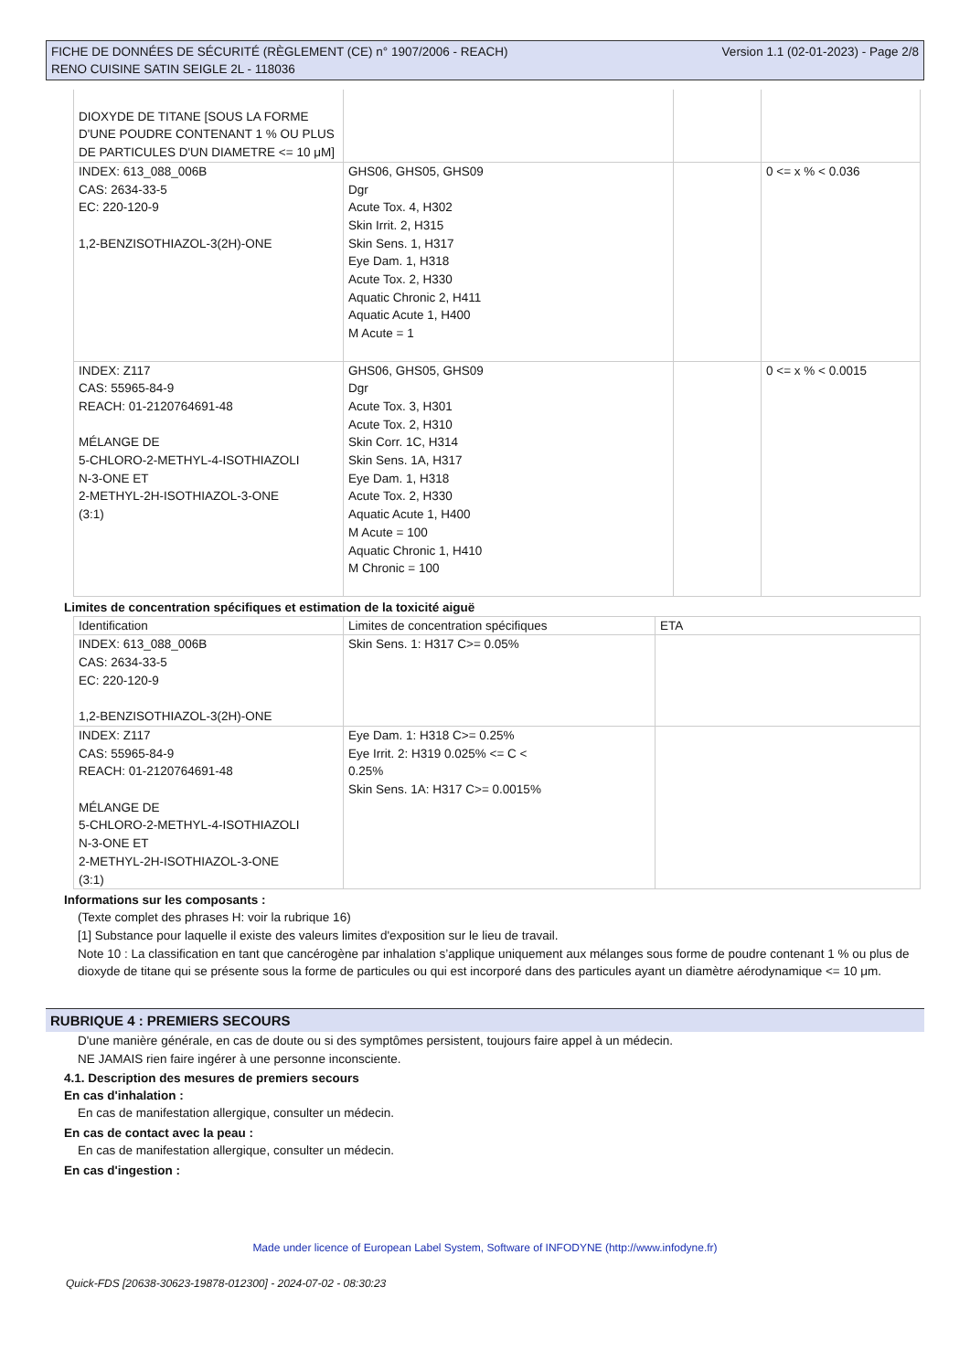FICHE DE DONNÉES DE SÉCURITÉ (RÈGLEMENT (CE) n° 1907/2006 - REACH)
RENO CUISINE SATIN SEIGLE 2L - 118036 Version 1.1 (02-01-2023) - Page 2/8
| DIOXYDE DE TITANE [SOUS LA FORME D'UNE POUDRE CONTENANT 1 % OU PLUS DE PARTICULES D'UN DIAMETRE <= 10 μM] | | | |
| INDEX: 613_088_006B CAS: 2634-33-5 EC: 220-120-9 1,2-BENZISOTHIAZOL-3(2H)-ONE | GHS06, GHS05, GHS09 Dgr Acute Tox. 4, H302 Skin Irrit. 2, H315 Skin Sens. 1, H317 Eye Dam. 1, H318 Acute Tox. 2, H330 Aquatic Chronic 2, H411 Aquatic Acute 1, H400 M Acute = 1 | | 0 <= x % < 0.036 |
| INDEX: Z117 CAS: 55965-84-9 REACH: 01-2120764691-48 MÉLANGE DE 5-CHLORO-2-METHYL-4-ISOTHIAZOLI N-3-ONE ET 2-METHYL-2H-ISOTHIAZOL-3-ONE (3:1) | GHS06, GHS05, GHS09 Dgr Acute Tox. 3, H301 Acute Tox. 2, H310 Skin Corr. 1C, H314 Skin Sens. 1A, H317 Eye Dam. 1, H318 Acute Tox. 2, H330 Aquatic Acute 1, H400 M Acute = 100 Aquatic Chronic 1, H410 M Chronic = 100 | | 0 <= x % < 0.0015 |
Limites de concentration spécifiques et estimation de la toxicité aiguë
| Identification | Limites de concentration spécifiques | ETA |
| --- | --- | --- |
| INDEX: 613_088_006B CAS: 2634-33-5 EC: 220-120-9 1,2-BENZISOTHIAZOL-3(2H)-ONE | Skin Sens. 1: H317 C>= 0.05% | |
| INDEX: Z117 CAS: 55965-84-9 REACH: 01-2120764691-48 MÉLANGE DE 5-CHLORO-2-METHYL-4-ISOTHIAZOLI N-3-ONE ET 2-METHYL-2H-ISOTHIAZOL-3-ONE (3:1) | Eye Dam. 1: H318 C>= 0.25% Eye Irrit. 2: H319 0.025% <= C < 0.25% Skin Sens. 1A: H317 C>= 0.0015% | |
Informations sur les composants :
(Texte complet des phrases H: voir la rubrique 16)
[1] Substance pour laquelle il existe des valeurs limites d'exposition sur le lieu de travail.
Note 10 : La classification en tant que cancérogène par inhalation s’applique uniquement aux mélanges sous forme de poudre contenant 1 % ou plus de dioxyde de titane qui se présente sous la forme de particules ou qui est incorporé dans des particules ayant un diamètre aérodynamique <= 10 μm.
RUBRIQUE 4 : PREMIERS SECOURS
D'une manière générale, en cas de doute ou si des symptômes persistent, toujours faire appel à un médecin.
NE JAMAIS rien faire ingérer à une personne inconsciente.
4.1. Description des mesures de premiers secours
En cas d'inhalation :
En cas de manifestation allergique, consulter un médecin.
En cas de contact avec la peau :
En cas de manifestation allergique, consulter un médecin.
En cas d'ingestion :
Made under licence of European Label System, Software of INFODYNE (http://www.infodyne.fr)
Quick-FDS [20638-30623-19878-012300] - 2024-07-02 - 08:30:23